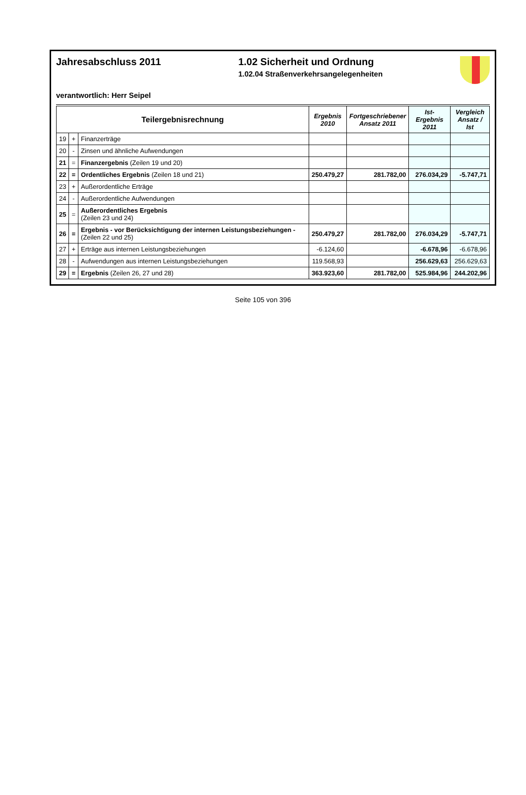Jahresabschluss 2011 1.02 Sicherheit und Ordnung
1.02.04 Straßenverkehrsangelegenheiten
verantwortlich: Herr Seipel
| Teilergebnisrechnung | | | Ergebnis 2010 | Fortgeschriebener Ansatz 2011 | Ist-Ergebnis 2011 | Vergleich Ansatz / Ist |
| --- | --- | --- | --- | --- | --- | --- |
| 19 | + | Finanzerträge | | | | |
| 20 | - | Zinsen und ähnliche Aufwendungen | | | | |
| 21 | = | Finanzergebnis (Zeilen 19 und 20) | | | | |
| 22 | = | Ordentliches Ergebnis (Zeilen 18 und 21) | 250.479,27 | 281.782,00 | 276.034,29 | -5.747,71 |
| 23 | + | Außerordentliche Erträge | | | | |
| 24 | - | Außerordentliche Aufwendungen | | | | |
| 25 | = | Außerordentliches Ergebnis (Zeilen 23 und 24) | | | | |
| 26 | = | Ergebnis - vor Berücksichtigung der internen Leistungsbeziehungen - (Zeilen 22 und 25) | 250.479,27 | 281.782,00 | 276.034,29 | -5.747,71 |
| 27 | + | Erträge aus internen Leistungsbeziehungen | -6.124,60 | | -6.678,96 | -6.678,96 |
| 28 | - | Aufwendungen aus internen Leistungsbeziehungen | 119.568,93 | | 256.629,63 | 256.629,63 |
| 29 | = | Ergebnis (Zeilen 26, 27 und 28) | 363.923,60 | 281.782,00 | 525.984,96 | 244.202,96 |
Seite 105 von 396